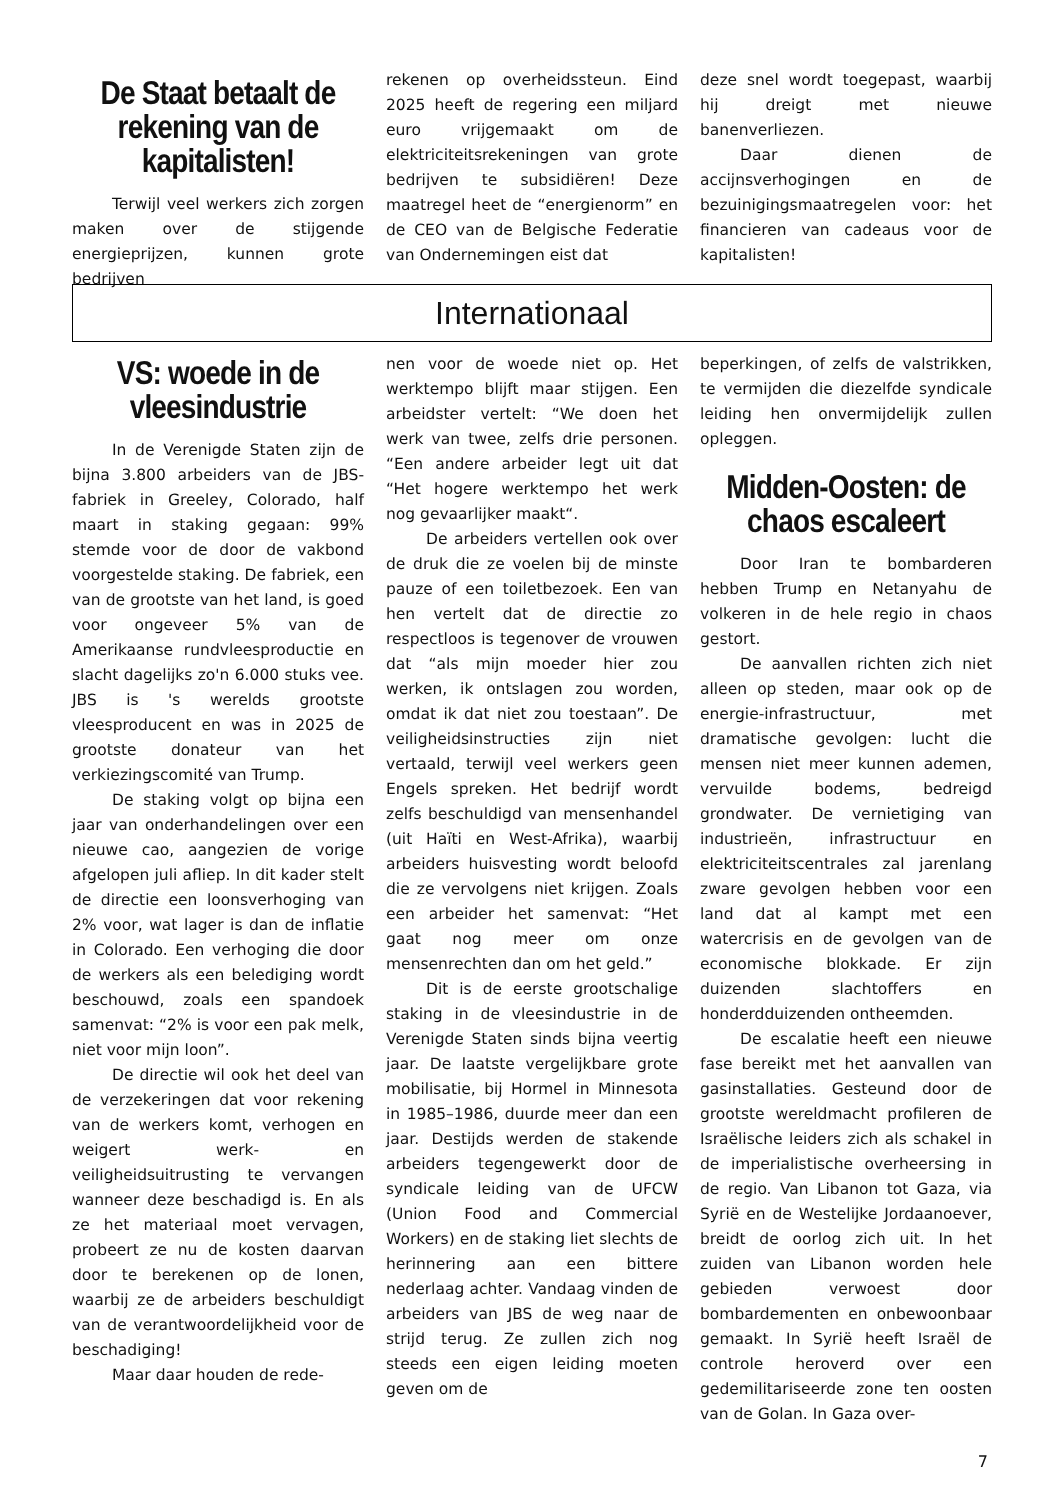De Staat betaalt de rekening van de kapitalisten!
Terwijl veel werkers zich zorgen maken over de stijgende energieprijzen, kunnen grote bedrijven
rekenen op overheidssteun. Eind 2025 heeft de regering een miljard euro vrijgemaakt om de elektriciteitsrekeningen van grote bedrijven te subsidiëren! Deze maatregel heet de “energienorm” en de CEO van de Belgische Federatie van Ondernemingen eist dat
deze snel wordt toegepast, waarbij hij dreigt met nieuwe banenverliezen.
Daar dienen de accijnsverhogingen en de bezuinigingsmaatregelen voor: het financieren van cadeaus voor de kapitalisten!
Internationaal
VS: woede in de vleesindustrie
In de Verenigde Staten zijn de bijna 3.800 arbeiders van de JBS-fabriek in Greeley, Colorado, half maart in staking gegaan: 99% stemde voor de door de vakbond voorgestelde staking. De fabriek, een van de grootste van het land, is goed voor ongeveer 5% van de Amerikaanse rundvleesproductie en slacht dagelijks zo'n 6.000 stuks vee. JBS is 's werelds grootste vleesproducent en was in 2025 de grootste donateur van het verkiezingscomité van Trump.
De staking volgt op bijna een jaar van onderhandelingen over een nieuwe cao, aangezien de vorige afgelopen juli afliep. In dit kader stelt de directie een loonsverhoging van 2% voor, wat lager is dan de inflatie in Colorado. Een verhoging die door de werkers als een belediging wordt beschouwd, zoals een spandoek samenvat: “2% is voor een pak melk, niet voor mijn loon”.
De directie wil ook het deel van de verzekeringen dat voor rekening van de werkers komt, verhogen en weigert werk- en veiligheidsuitrusting te vervangen wanneer deze beschadigd is. En als ze het materiaal moet vervagen, probeert ze nu de kosten daarvan door te berekenen op de lonen, waarbij ze de arbeiders beschuldigt van de verantwoordelijkheid voor de beschadiging!
Maar daar houden de rede-
nen voor de woede niet op. Het werktempo blijft maar stijgen. Een arbeidster vertelt: “We doen het werk van twee, zelfs drie personen. “Een andere arbeider legt uit dat “Het hogere werktempo het werk nog gevaarlijker maakt“.
De arbeiders vertellen ook over de druk die ze voelen bij de minste pauze of een toiletbezoek. Een van hen vertelt dat de directie zo respectloos is tegenover de vrouwen dat “als mijn moeder hier zou werken, ik ontslagen zou worden, omdat ik dat niet zou toestaan”. De veiligheidsinstructies zijn niet vertaald, terwijl veel werkers geen Engels spreken. Het bedrijf wordt zelfs beschuldigd van mensenhandel (uit Haïti en West-Afrika), waarbij arbeiders huisvesting wordt beloofd die ze vervolgens niet krijgen. Zoals een arbeider het samenvat: “Het gaat nog meer om onze mensenrechten dan om het geld.”
Dit is de eerste grootschalige staking in de vleesindustrie in de Verenigde Staten sinds bijna veertig jaar. De laatste vergelijkbare grote mobilisatie, bij Hormel in Minnesota in 1985–1986, duurde meer dan een jaar. Destijds werden de stakende arbeiders tegengewerkt door de syndicale leiding van de UFCW (Union Food and Commercial Workers) en de staking liet slechts de herinnering aan een bittere nederlaag achter. Vandaag vinden de arbeiders van JBS de weg naar de strijd terug. Ze zullen zich nog steeds een eigen leiding moeten geven om de
beperkingen, of zelfs de valstrikken, te vermijden die diezelfde syndicale leiding hen onvermijdelijk zullen opleggen.
Midden-Oosten: de chaos escaleert
Door Iran te bombarderen hebben Trump en Netanyahu de volkeren in de hele regio in chaos gestort.
De aanvallen richten zich niet alleen op steden, maar ook op de energie-infrastructuur, met dramatische gevolgen: lucht die mensen niet meer kunnen ademen, vervuilde bodems, bedreigd grondwater. De vernietiging van industrieën, infrastructuur en elektriciteitscentrales zal jarenlang zware gevolgen hebben voor een land dat al kampt met een watercrisis en de gevolgen van de economische blokkade. Er zijn duizenden slachtoffers en honderdduizenden ontheemden.
De escalatie heeft een nieuwe fase bereikt met het aanvallen van gasinstallaties. Gesteund door de grootste wereldmacht profileren de Israëlische leiders zich als schakel in de imperialistische overheersing in de regio. Van Libanon tot Gaza, via Syrië en de Westelijke Jordaanoever, breidt de oorlog zich uit. In het zuiden van Libanon worden hele gebieden verwoest door bombardementen en onbewoonbaar gemaakt. In Syrië heeft Israël de controle heroverd over een gedemilitariseerde zone ten oosten van de Golan. In Gaza over-
7